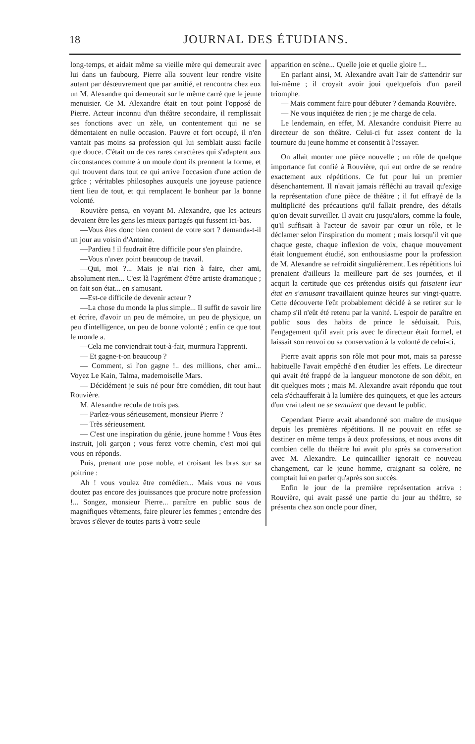18 JOURNAL DES ÉTUDIANS.
long-temps, et aidait même sa vieille mère qui demeurait avec lui dans un faubourg. Pierre alla souvent leur rendre visite autant par désœuvrement que par amitié, et rencontra chez eux un M. Alexandre qui demeurait sur le même carré que le jeune menuisier. Ce M. Alexandre était en tout point l'opposé de Pierre. Acteur inconnu d'un théâtre secondaire, il remplissait ses fonctions avec un zèle, un contentement qui ne se démentaient en nulle occasion. Pauvre et fort occupé, il n'en vantait pas moins sa profession qui lui semblait aussi facile que douce. C'était un de ces rares caractères qui s'adaptent aux circonstances comme à un moule dont ils prennent la forme, et qui trouvent dans tout ce qui arrive l'occasion d'une action de grâce ; véritables philosophes auxquels une joyeuse patience tient lieu de tout, et qui remplacent le bonheur par la bonne volonté.
Rouvière pensa, en voyant M. Alexandre, que les acteurs devaient être les gens les mieux partagés qui fussent ici-bas.
—Vous êtes donc bien content de votre sort ? demanda-t-il un jour au voisin d'Antoine.
—Pardieu ! il faudrait être difficile pour s'en plaindre.
—Vous n'avez point beaucoup de travail.
—Qui, moi ?... Mais je n'ai rien à faire, cher ami, absolument rien... C'est là l'agrément d'être artiste dramatique ; on fait son état... en s'amusant.
—Est-ce difficile de devenir acteur ?
—La chose du monde la plus simple... Il suffit de savoir lire et écrire, d'avoir un peu de mémoire, un peu de physique, un peu d'intelligence, un peu de bonne volonté ; enfin ce que tout le monde a.
—Cela me conviendrait tout-à-fait, murmura l'apprenti.
— Et gagne-t-on beaucoup ?
— Comment, si l'on gagne !.. des millions, cher ami... Voyez Le Kain, Talma, mademoiselle Mars.
— Décidément je suis né pour être comédien, dit tout haut Rouvière.
M. Alexandre recula de trois pas.
— Parlez-vous sérieusement, monsieur Pierre ?
— Très sérieusement.
— C'est une inspiration du génie, jeune homme ! Vous êtes instruit, joli garçon ; vous ferez votre chemin, c'est moi qui vous en réponds.
Puis, prenant une pose noble, et croisant les bras sur sa poitrine :
Ah ! vous voulez être comédien... Mais vous ne vous doutez pas encore des jouissances que procure notre profession !... Songez, monsieur Pierre... paraître en public sous de magnifiques vêtements, faire pleurer les femmes ; entendre des bravos s'élever de toutes parts à votre seule
apparition en scène... Quelle joie et quelle gloire !...
En parlant ainsi, M. Alexandre avait l'air de s'attendrir sur lui-même ; il croyait avoir joui quelquefois d'un pareil triomphe.
— Mais comment faire pour débuter ? demanda Rouvière.
— Ne vous inquiétez de rien ; je me charge de cela.
Le lendemain, en effet, M. Alexandre conduisit Pierre au directeur de son théâtre. Celui-ci fut assez content de la tournure du jeune homme et consentit à l'essayer.
On allait monter une pièce nouvelle ; un rôle de quelque importance fut confié à Rouvière, qui eut ordre de se rendre exactement aux répétitions. Ce fut pour lui un premier désenchantement. Il n'avait jamais réfléchi au travail qu'exige la représentation d'une pièce de théâtre ; il fut effrayé de la multiplicité des précautions qu'il fallait prendre, des détails qu'on devait surveiller. Il avait cru jusqu'alors, comme la foule, qu'il suffisait à l'acteur de savoir par cœur un rôle, et le déclamer selon l'inspiration du moment ; mais lorsqu'il vit que chaque geste, chaque inflexion de voix, chaque mouvement était longuement étudié, son enthousiasme pour la profession de M. Alexandre se refroidit singulièrement. Les répétitions lui prenaient d'ailleurs la meilleure part de ses journées, et il acquit la certitude que ces prétendus oisifs qui faisaient leur état en s'amusant travaillaient quinze heures sur vingt-quatre. Cette découverte l'eût probablement décidé à se retirer sur le champ s'il n'eût été retenu par la vanité. L'espoir de paraître en public sous des habits de prince le séduisait. Puis, l'engagement qu'il avait pris avec le directeur était formel, et laissait son renvoi ou sa conservation à la volonté de celui-ci.
Pierre avait appris son rôle mot pour mot, mais sa paresse habituelle l'avait empêché d'en étudier les effets. Le directeur qui avait été frappé de la langueur monotone de son débit, en dit quelques mots ; mais M. Alexandre avait répondu que tout cela s'échaufferait à la lumière des quinquets, et que les acteurs d'un vrai talent ne se sentaient que devant le public.
Cependant Pierre avait abandonné son maître de musique depuis les premières répétitions. Il ne pouvait en effet se destiner en même temps à deux professions, et nous avons dit combien celle du théâtre lui avait plu après sa conversation avec M. Alexandre. Le quincaillier ignorait ce nouveau changement, car le jeune homme, craignant sa colère, ne comptait lui en parler qu'après son succès.
Enfin le jour de la première représentation arriva : Rouvière, qui avait passé une partie du jour au théâtre, se présenta chez son oncle pour dîner,